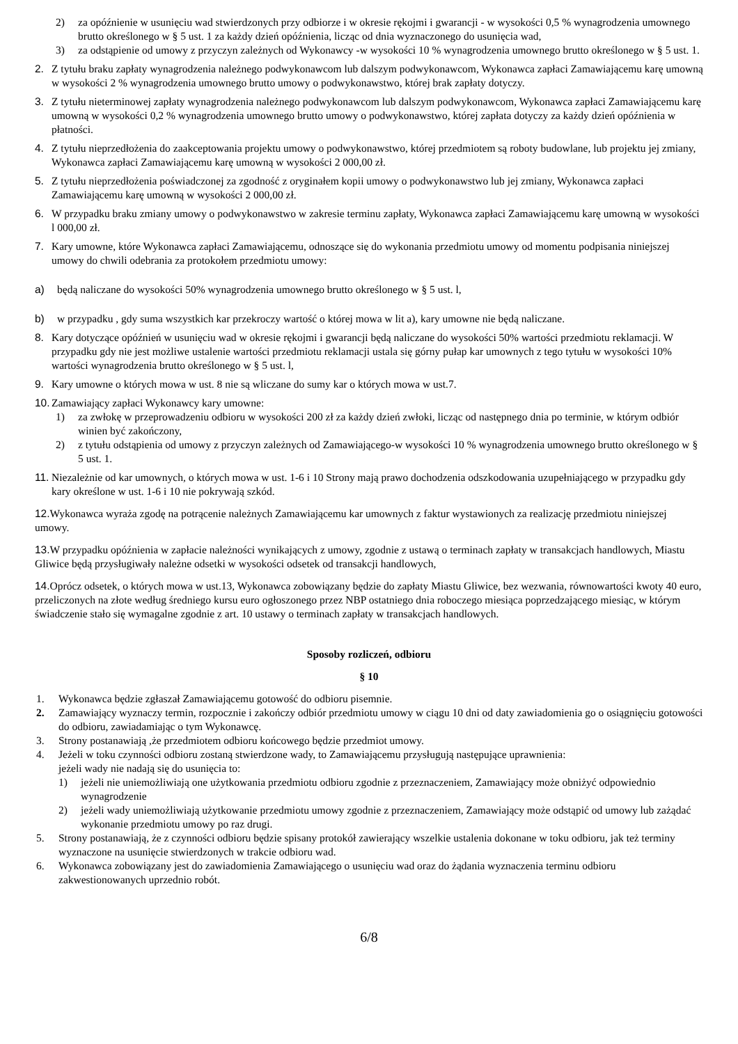2) za opóźnienie w usunięciu wad stwierdzonych przy odbiorze i w okresie rękojmi i gwarancji - w wysokości 0,5 % wynagrodzenia umownego brutto określonego w § 5 ust. 1 za każdy dzień opóźnienia, licząc od dnia wyznaczonego do usunięcia wad,
3) za odstąpienie od umowy z przyczyn zależnych od Wykonawcy -w wysokości 10 % wynagrodzenia umownego brutto określonego w § 5 ust. 1.
2. Z tytułu braku zapłaty wynagrodzenia należnego podwykonawcom lub dalszym podwykonawcom, Wykonawca zapłaci Zamawiającemu karę umowną w wysokości 2 % wynagrodzenia umownego brutto umowy o podwykonawstwo, której brak zapłaty dotyczy.
3. Z tytułu nieterminowej zapłaty wynagrodzenia należnego podwykonawcom lub dalszym podwykonawcom, Wykonawca zapłaci Zamawiającemu karę umowną w wysokości 0,2 % wynagrodzenia umownego brutto umowy o podwykonawstwo, której zapłata dotyczy za każdy dzień opóźnienia w płatności.
4. Z tytułu nieprzedłożenia do zaakceptowania projektu umowy o podwykonawstwo, której przedmiotem są roboty budowlane, lub projektu jej zmiany, Wykonawca zapłaci Zamawiającemu karę umowną w wysokości 2 000,00 zł.
5. Z tytułu nieprzedłożenia poświadczonej za zgodność z oryginałem kopii umowy o podwykonawstwo lub jej zmiany, Wykonawca zapłaci Zamawiającemu karę umowną w wysokości 2 000,00 zł.
6. W przypadku braku zmiany umowy o podwykonawstwo w zakresie terminu zapłaty, Wykonawca zapłaci Zamawiającemu karę umowną w wysokości l 000,00 zł.
7. Kary umowne, które Wykonawca zapłaci Zamawiającemu, odnoszące się do wykonania przedmiotu umowy od momentu podpisania niniejszej umowy do chwili odebrania za protokołem przedmiotu umowy:
a) będą naliczane do wysokości 50% wynagrodzenia umownego brutto określonego w § 5 ust. l,
b) w przypadku , gdy suma wszystkich kar przekroczy wartość o której mowa w lit a), kary umowne nie będą naliczane.
8. Kary dotyczące opóźnień w usunięciu wad w okresie rękojmi i gwarancji będą naliczane do wysokości 50% wartości przedmiotu reklamacji. W przypadku gdy nie jest możliwe ustalenie wartości przedmiotu reklamacji ustala się górny pułap kar umownych z tego tytułu w wysokości 10% wartości wynagrodzenia brutto określonego w § 5 ust. l,
9. Kary umowne o których mowa w ust. 8 nie są wliczane do sumy kar o których mowa w ust.7.
10. Zamawiający zapłaci Wykonawcy kary umowne:
1) za zwłokę w przeprowadzeniu odbioru w wysokości 200 zł za każdy dzień zwłoki, licząc od następnego dnia po terminie, w którym odbiór winien być zakończony,
2) z tytułu odstąpienia od umowy z przyczyn zależnych od Zamawiającego-w wysokości 10 % wynagrodzenia umownego brutto określonego w § 5 ust. 1.
11. Niezależnie od kar umownych, o których mowa w ust. 1-6 i 10 Strony mają prawo dochodzenia odszkodowania uzupełniającego w przypadku gdy kary określone w ust. 1-6 i 10 nie pokrywają szkód.
12. Wykonawca wyraża zgodę na potrącenie należnych Zamawiającemu kar umownych z faktur wystawionych za realizację przedmiotu niniejszej umowy.
13. W przypadku opóźnienia w zapłacie należności wynikających z umowy, zgodnie z ustawą o terminach zapłaty w transakcjach handlowych, Miastu Gliwice będą przysługiwały należne odsetki w wysokości odsetek od transakcji handlowych,
14. Oprócz odsetek, o których mowa w ust.13, Wykonawca zobowiązany będzie do zapłaty Miastu Gliwice, bez wezwania, równowartości kwoty 40 euro, przeliczonych na złote według średniego kursu euro ogłoszonego przez NBP ostatniego dnia roboczego miesiąca poprzedzającego miesiąc, w którym świadczenie stało się wymagalne zgodnie z art. 10 ustawy o terminach zapłaty w transakcjach handlowych.
Sposoby rozliczeń, odbioru
§ 10
1. Wykonawca będzie zgłaszał Zamawiającemu gotowość do odbioru pisemnie.
2. Zamawiający wyznaczy termin, rozpocznie i zakończy odbiór przedmiotu umowy w ciągu 10 dni od daty zawiadomienia go o osiągnięciu gotowości do odbioru, zawiadamiając o tym Wykonawcę.
3. Strony postanawiają ,że przedmiotem odbioru końcowego będzie przedmiot umowy.
4. Jeżeli w toku czynności odbioru zostaną stwierdzone wady, to Zamawiającemu przysługują następujące uprawnienia:
jeżeli wady nie nadają się do usunięcia to:
1) jeżeli nie uniemożliwiają one użytkowania przedmiotu odbioru zgodnie z przeznaczeniem, Zamawiający może obniżyć odpowiednio wynagrodzenie
2) jeżeli wady uniemożliwiają użytkowanie przedmiotu umowy zgodnie z przeznaczeniem, Zamawiający może odstąpić od umowy lub zażądać wykonanie przedmiotu umowy po raz drugi.
5. Strony postanawiają, że z czynności odbioru będzie spisany protokół zawierający wszelkie ustalenia dokonane w toku odbioru, jak też terminy wyznaczone na usunięcie stwierdzonych w trakcie odbioru wad.
6. Wykonawca zobowiązany jest do zawiadomienia Zamawiającego o usunięciu wad oraz do żądania wyznaczenia terminu odbioru zakwestionowanych uprzednio robót.
6/8